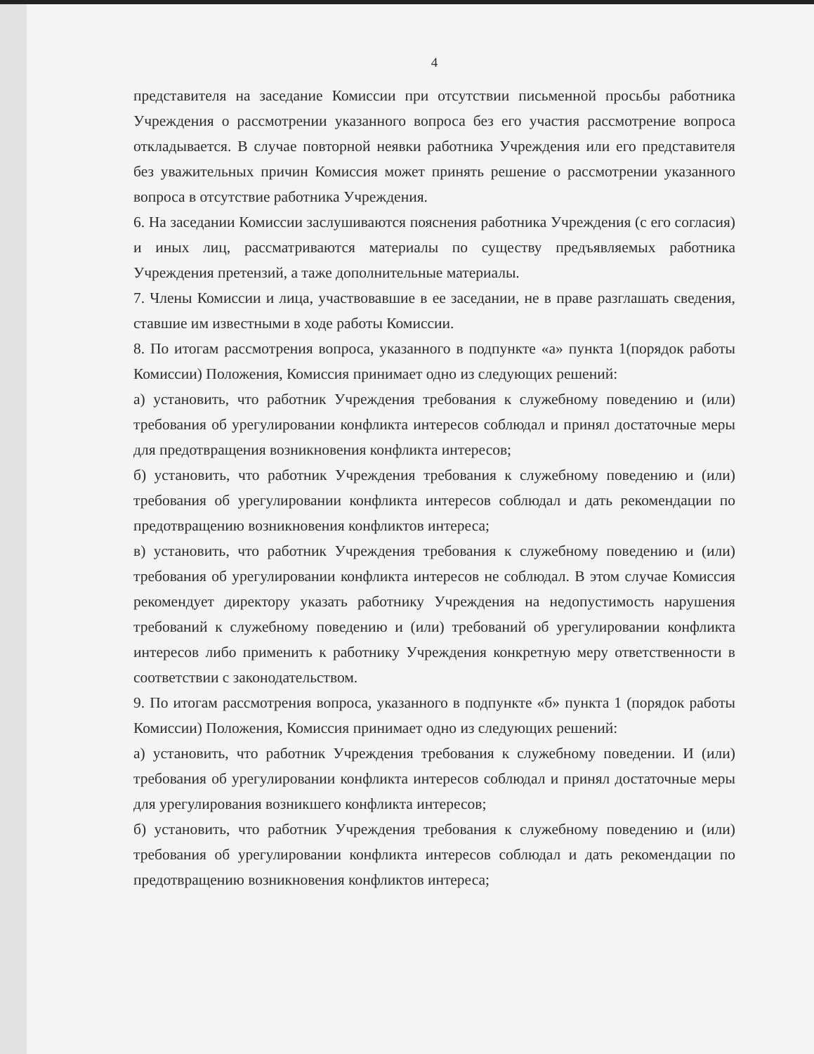4
представителя на заседание Комиссии при отсутствии письменной просьбы работника Учреждения о рассмотрении указанного вопроса без его участия рассмотрение вопроса откладывается. В случае повторной неявки работника Учреждения или его представителя без уважительных причин Комиссия может принять решение о рассмотрении указанного вопроса в отсутствие работника Учреждения.
6. На заседании Комиссии заслушиваются пояснения работника Учреждения (с его согласия) и иных лиц, рассматриваются материалы по существу предъявляемых работника Учреждения претензий, а таже дополнительные материалы.
7. Члены Комиссии и лица, участвовавшие в ее заседании, не в праве разглашать сведения, ставшие им известными в ходе работы Комиссии.
8. По итогам рассмотрения вопроса, указанного в подпункте «а» пункта 1(порядок работы Комиссии) Положения, Комиссия принимает одно из следующих решений:
а) установить, что работник Учреждения требования к служебному поведению и (или) требования об урегулировании конфликта интересов соблюдал и принял достаточные меры для предотвращения возникновения конфликта интересов;
б) установить, что работник Учреждения требования к служебному поведению и (или) требования об урегулировании конфликта интересов соблюдал и дать рекомендации по предотвращению возникновения конфликтов интереса;
в) установить, что работник Учреждения требования к служебному поведению и (или) требования об урегулировании конфликта интересов не соблюдал. В этом случае Комиссия рекомендует директору указать работнику Учреждения на недопустимость нарушения требований к служебному поведению и (или) требований об урегулировании конфликта интересов либо применить к работнику Учреждения конкретную меру ответственности в соответствии с законодательством.
9. По итогам рассмотрения вопроса, указанного в подпункте «б» пункта 1 (порядок работы Комиссии) Положения, Комиссия принимает одно из следующих решений:
а) установить, что работник Учреждения требования к служебному поведении. И (или) требования об урегулировании конфликта интересов соблюдал и принял достаточные меры для урегулирования возникшего конфликта интересов;
б) установить, что работник Учреждения требования к служебному поведению и (или) требования об урегулировании конфликта интересов соблюдал и дать рекомендации по предотвращению возникновения конфликтов интереса;